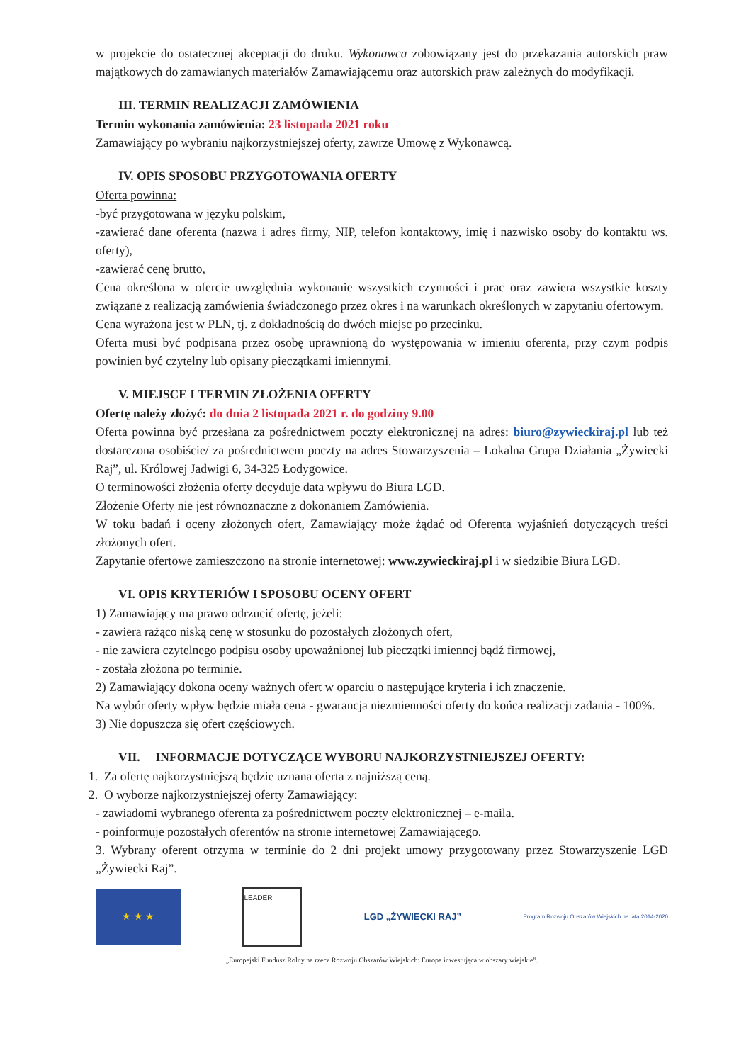w projekcie do ostatecznej akceptacji do druku. Wykonawca zobowiązany jest do przekazania autorskich praw majątkowych do zamawianych materiałów Zamawiającemu oraz autorskich praw zależnych do modyfikacji.
III. TERMIN REALIZACJI ZAMÓWIENIA
Termin wykonania zamówienia: 23 listopada 2021 roku
Zamawiający po wybraniu najkorzystniejszej oferty, zawrze Umowę z Wykonawcą.
IV. OPIS SPOSOBU PRZYGOTOWANIA OFERTY
Oferta powinna:
-być przygotowana w języku polskim,
-zawierać dane oferenta (nazwa i adres firmy, NIP, telefon kontaktowy, imię i nazwisko osoby do kontaktu ws. oferty),
-zawierać cenę brutto,
Cena określona w ofercie uwzględnia wykonanie wszystkich czynności i prac oraz zawiera wszystkie koszty związane z realizacją zamówienia świadczonego przez okres i na warunkach określonych w zapytaniu ofertowym.
Cena wyrażona jest w PLN, tj. z dokładnością do dwóch miejsc po przecinku.
Oferta musi być podpisana przez osobę uprawnioną do występowania w imieniu oferenta, przy czym podpis powinien być czytelny lub opisany pieczątkami imiennymi.
V. MIEJSCE I TERMIN ZŁOŻENIA OFERTY
Ofertę należy złożyć: do dnia 2 listopada 2021 r. do godziny 9.00
Oferta powinna być przesłana za pośrednictwem poczty elektronicznej na adres: biuro@zywieckiraj.pl lub też dostarczona osobiście/ za pośrednictwem poczty na adres Stowarzyszenia – Lokalna Grupa Działania „Żywiecki Raj”, ul. Królowej Jadwigi 6, 34-325 Łodygowice.
O terminowości złożenia oferty decyduje data wpływu do Biura LGD.
Złożenie Oferty nie jest równoznaczne z dokonaniem Zamówienia.
W toku badań i oceny złożonych ofert, Zamawiający może żądać od Oferenta wyjaśnień dotyczących treści złożonych ofert.
Zapytanie ofertowe zamieszczono na stronie internetowej: www.zywieckiraj.pl i w siedzibie Biura LGD.
VI. OPIS KRYTERIÓW I SPOSOBU OCENY OFERT
1) Zamawiający ma prawo odrzucić ofertę, jeżeli:
- zawiera rażąco niską cenę w stosunku do pozostałych złożonych ofert,
- nie zawiera czytelnego podpisu osoby upoważnionej lub pieczątki imiennej bądź firmowej,
- została złożona po terminie.
2) Zamawiający dokona oceny ważnych ofert w oparciu o następujące kryteria i ich znaczenie.
Na wybór oferty wpływ będzie miała cena - gwarancja niezmienności oferty do końca realizacji zadania - 100%.
3) Nie dopuszcza się ofert częściowych.
VII. INFORMACJE DOTYCZĄCE WYBORU NAJKORZYSTNIEJSZEJ OFERTY:
1. Za ofertę najkorzystniejszą będzie uznana oferta z najniższą ceną.
2. O wyborze najkorzystniejszej oferty Zamawiający:
- zawiadomi wybranego oferenta za pośrednictwem poczty elektronicznej – e-maila.
- poinformuje pozostałych oferentów na stronie internetowej Zamawiającego.
3. Wybrany oferent otrzyma w terminie do 2 dni projekt umowy przygotowany przez Stowarzyszenie LGD „Żywiecki Raj”.
★ ★ ★
LEADER
LGD „ŻYWIECKI RAJ”
Program Rozwoju Obszarów Wiejskich na lata 2014-2020
„Europejski Fundusz Rolny na rzecz Rozwoju Obszarów Wiejskich: Europa inwestująca w obszary wiejskie”.